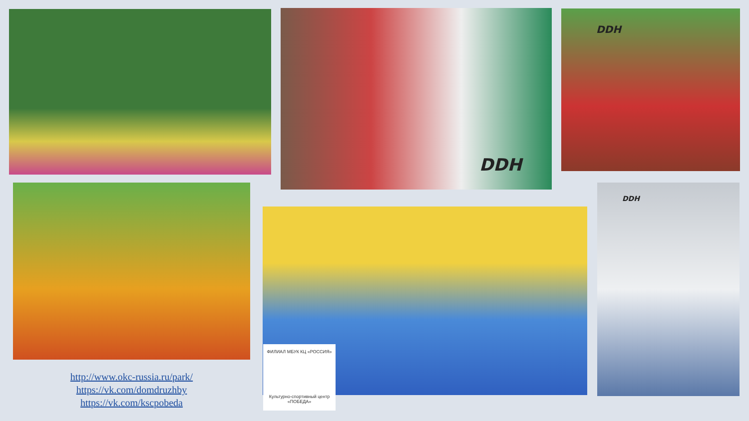DDH DDH
ФИЛИАЛ МБУК КЦ «РОССИЯ»
Культурно-спортивный центр «ПОБЕДА»
DDH
http://www.okc-russia.ru/park/
https://vk.com/domdruzhby
https://vk.com/kscpobeda